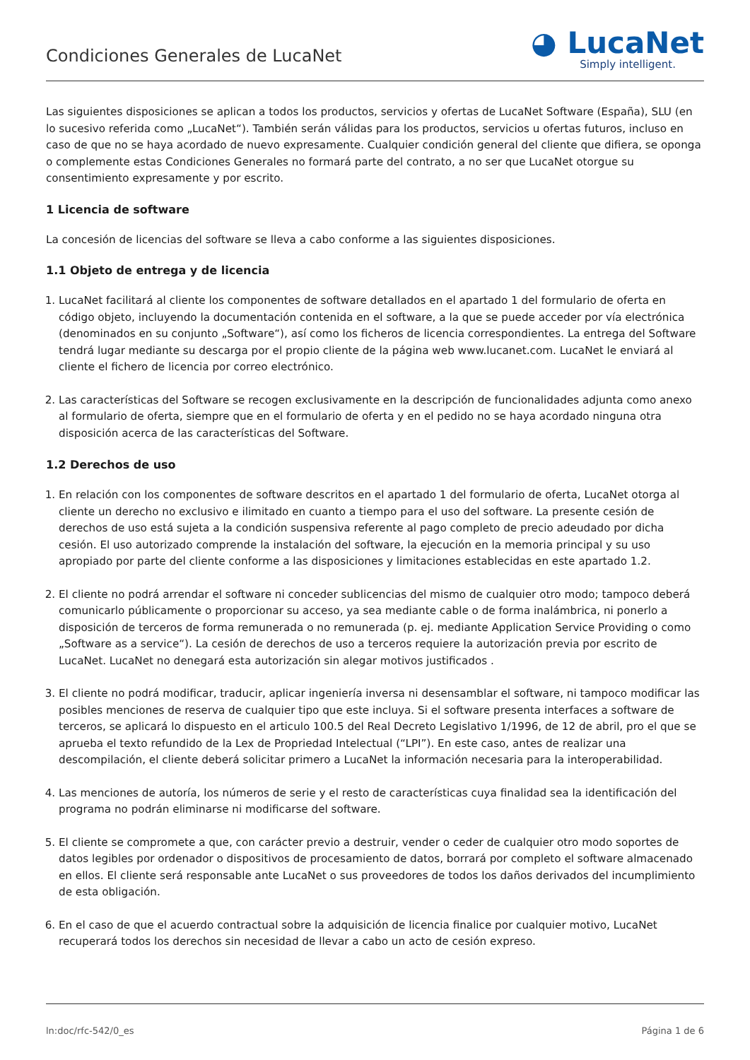Condiciones Generales de LucaNet
◕ LucaNet
Simply intelligent.
Las siguientes disposiciones se aplican a todos los productos, servicios y ofertas de LucaNet Software (España), SLU (en lo sucesivo referida como „LucaNet“). También serán válidas para los productos, servicios u ofertas futuros, incluso en caso de que no se haya acordado de nuevo expresamente. Cualquier condición general del cliente que difiera, se oponga o complemente estas Condiciones Generales no formará parte del contrato, a no ser que LucaNet otorgue su consentimiento expresamente y por escrito.
1 Licencia de software
La concesión de licencias del software se lleva a cabo conforme a las siguientes disposiciones.
1.1 Objeto de entrega y de licencia
1. LucaNet facilitará al cliente los componentes de software detallados en el apartado 1 del formulario de oferta en código objeto, incluyendo la documentación contenida en el software, a la que se puede acceder por vía electrónica (denominados en su conjunto „Software“), así como los ficheros de licencia correspondientes. La entrega del Software tendrá lugar mediante su descarga por el propio cliente de la página web www.lucanet.com. LucaNet le enviará al cliente el fichero de licencia por correo electrónico.
2. Las características del Software se recogen exclusivamente en la descripción de funcionalidades adjunta como anexo al formulario de oferta, siempre que en el formulario de oferta y en el pedido no se haya acordado ninguna otra disposición acerca de las características del Software.
1.2 Derechos de uso
1. En relación con los componentes de software descritos en el apartado 1 del formulario de oferta, LucaNet otorga al cliente un derecho no exclusivo e ilimitado en cuanto a tiempo para el uso del software. La presente cesión de derechos de uso está sujeta a la condición suspensiva referente al pago completo de precio adeudado por dicha cesión. El uso autorizado comprende la instalación del software, la ejecución en la memoria principal y su uso apropiado por parte del cliente conforme a las disposiciones y limitaciones establecidas en este apartado 1.2.
2. El cliente no podrá arrendar el software ni conceder sublicencias del mismo de cualquier otro modo; tampoco deberá comunicarlo públicamente o proporcionar su acceso, ya sea mediante cable o de forma inalámbrica, ni ponerlo a disposición de terceros de forma remunerada o no remunerada (p. ej. mediante Application Service Providing o como „Software as a service“). La cesión de derechos de uso a terceros requiere la autorización previa por escrito de LucaNet. LucaNet no denegará esta autorización sin alegar motivos justificados .
3. El cliente no podrá modificar, traducir, aplicar ingeniería inversa ni desensamblar el software, ni tampoco modificar las posibles menciones de reserva de cualquier tipo que este incluya. Si el software presenta interfaces a software de terceros, se aplicará lo dispuesto en el articulo 100.5 del Real Decreto Legislativo 1/1996, de 12 de abril, pro el que se aprueba el texto refundido de la Lex de Propriedad Intelectual (“LPI”). En este caso, antes de realizar una descompilación, el cliente deberá solicitar primero a LucaNet la información necesaria para la interoperabilidad.
4. Las menciones de autoría, los números de serie y el resto de características cuya finalidad sea la identificación del programa no podrán eliminarse ni modificarse del software.
5. El cliente se compromete a que, con carácter previo a destruir, vender o ceder de cualquier otro modo soportes de datos legibles por ordenador o dispositivos de procesamiento de datos, borrará por completo el software almacenado en ellos. El cliente será responsable ante LucaNet o sus proveedores de todos los daños derivados del incumplimiento de esta obligación.
6. En el caso de que el acuerdo contractual sobre la adquisición de licencia finalice por cualquier motivo, LucaNet recuperará todos los derechos sin necesidad de llevar a cabo un acto de cesión expreso.
ln:doc/rfc-542/0_es Página 1 de 6